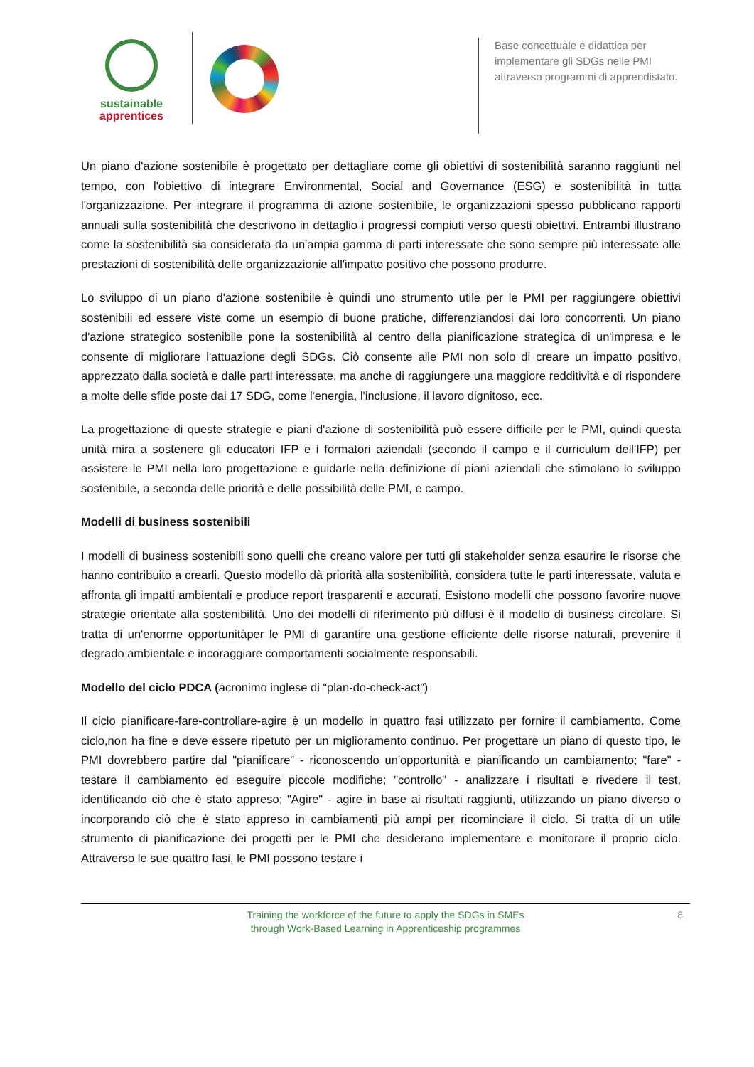sustainable
apprentices
Base concettuale e didattica per implementare gli SDGs nelle PMI attraverso programmi di apprendistato.
Un piano d'azione sostenibile è progettato per dettagliare come gli obiettivi di sostenibilità saranno raggiunti nel tempo, con l'obiettivo di integrare Environmental, Social and Governance (ESG) e sostenibilità in tutta l'organizzazione. Per integrare il programma di azione sostenibile, le organizzazioni spesso pubblicano rapporti annuali sulla sostenibilità che descrivono in dettaglio i progressi compiuti verso questi obiettivi. Entrambi illustrano come la sostenibilità sia considerata da un'ampia gamma di parti interessate che sono sempre più interessate alle prestazioni di sostenibilità delle organizzazionie all'impatto positivo che possono produrre.
Lo sviluppo di un piano d'azione sostenibile è quindi uno strumento utile per le PMI per raggiungere obiettivi sostenibili ed essere viste come un esempio di buone pratiche, differenziandosi dai loro concorrenti. Un piano d'azione strategico sostenibile pone la sostenibilità al centro della pianificazione strategica di un'impresa e le consente di migliorare l'attuazione degli SDGs. Ciò consente alle PMI non solo di creare un impatto positivo, apprezzato dalla società e dalle parti interessate, ma anche di raggiungere una maggiore redditività e di rispondere a molte delle sfide poste dai 17 SDG, come l'energia, l'inclusione, il lavoro dignitoso, ecc.
La progettazione di queste strategie e piani d'azione di sostenibilità può essere difficile per le PMI, quindi questa unità mira a sostenere gli educatori IFP e i formatori aziendali (secondo il campo e il curriculum dell'IFP) per assistere le PMI nella loro progettazione e guidarle nella definizione di piani aziendali che stimolano lo sviluppo sostenibile, a seconda delle priorità e delle possibilità delle PMI, e campo.
Modelli di business sostenibili
I modelli di business sostenibili sono quelli che creano valore per tutti gli stakeholder senza esaurire le risorse che hanno contribuito a crearli. Questo modello dà priorità alla sostenibilità, considera tutte le parti interessate, valuta e affronta gli impatti ambientali e produce report trasparenti e accurati. Esistono modelli che possono favorire nuove strategie orientate alla sostenibilità. Uno dei modelli di riferimento più diffusi è il modello di business circolare. Si tratta di un'enorme opportunitàper le PMI di garantire una gestione efficiente delle risorse naturali, prevenire il degrado ambientale e incoraggiare comportamenti socialmente responsabili.
Modello del ciclo PDCA (acronimo inglese di “plan-do-check-act”)
Il ciclo pianificare-fare-controllare-agire è un modello in quattro fasi utilizzato per fornire il cambiamento. Come ciclo,non ha fine e deve essere ripetuto per un miglioramento continuo. Per progettare un piano di questo tipo, le PMI dovrebbero partire dal "pianificare" - riconoscendo un'opportunità e pianificando un cambiamento; "fare" - testare il cambiamento ed eseguire piccole modifiche; "controllo" - analizzare i risultati e rivedere il test, identificando ciò che è stato appreso; "Agire" - agire in base ai risultati raggiunti, utilizzando un piano diverso o incorporando ciò che è stato appreso in cambiamenti più ampi per ricominciare il ciclo. Si tratta di un utile strumento di pianificazione dei progetti per le PMI che desiderano implementare e monitorare il proprio ciclo. Attraverso le sue quattro fasi, le PMI possono testare i
Training the workforce of the future to apply the SDGs in SMEs
through Work-Based Learning in Apprenticeship programmes
8